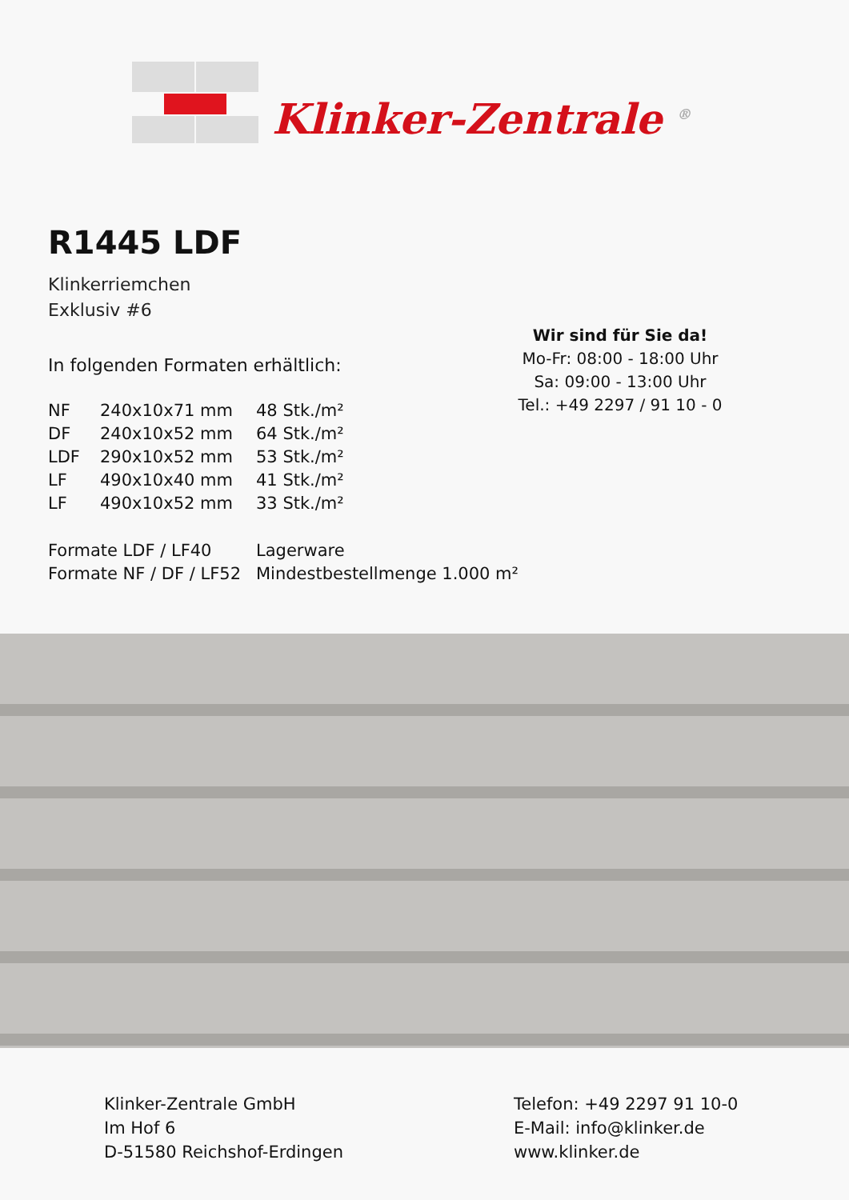Klinker-Zentrale <sup>®</sup>
R1445 LDF
Klinkerriemchen
Exklusiv #6
In folgenden Formaten erhältlich:
| NF | 240x10x71 mm | 48 Stk./m² |
| DF | 240x10x52 mm | 64 Stk./m² |
| LDF | 290x10x52 mm | 53 Stk./m² |
| LF | 490x10x40 mm | 41 Stk./m² |
| LF | 490x10x52 mm | 33 Stk./m² |
| Formate LDF / LF40 | Lagerware |
| Formate NF / DF / LF52 | Mindestbestellmenge 1.000 m² |
Wir sind für Sie da!
Mo-Fr: 08:00 - 18:00 Uhr
Sa: 09:00 - 13:00 Uhr
Tel.: +49 2297 / 91 10 - 0
Klinker-Zentrale GmbH
Im Hof 6
D-51580 Reichshof-Erdingen
Telefon: +49 2297 91 10-0
E-Mail: info@klinker.de
www.klinker.de